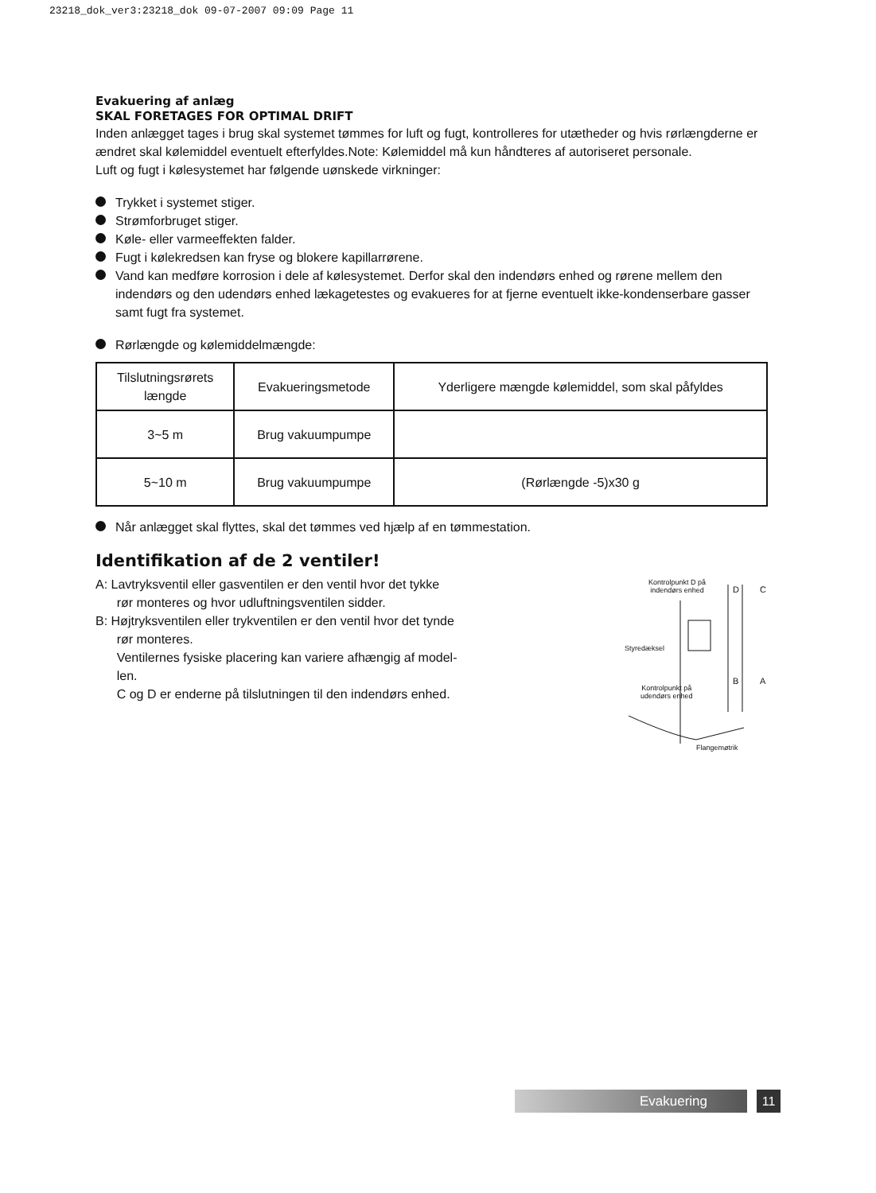23218_dok_ver3:23218_dok 09-07-2007 09:09 Page 11
Evakuering af anlæg
SKAL FORETAGES FOR OPTIMAL DRIFT
Inden anlægget tages i brug skal systemet tømmes for luft og fugt, kontrolleres for utætheder og hvis rørlængderne er ændret skal kølemiddel eventuelt efterfyldes.Note: Kølemiddel må kun håndteres af autoriseret personale.
Luft og fugt i kølesystemet har følgende uønskede virkninger:
Trykket i systemet stiger.
Strømforbruget stiger.
Køle- eller varmeeffekten falder.
Fugt i kølekredsen kan fryse og blokere kapillarrørene.
Vand kan medføre korrosion i dele af kølesystemet. Derfor skal den indendørs enhed og rørene mellem den indendørs og den udendørs enhed lækagetestes og evakueres for at fjerne eventuelt ikke-kondenserbare gasser samt fugt fra systemet.
Rørlængde og kølemiddelmængde:
| Tilslutningsrørets længde | Evakueringsmetode | Yderligere mængde kølemiddel, som skal påfyldes |
| 3~5 m | Brug vakuumpumpe | |
| 5~10 m | Brug vakuumpumpe | (Rørlængde -5)x30 g |
Når anlægget skal flyttes, skal det tømmes ved hjælp af en tømmestation.
Identifikation af de 2 ventiler!
A: Lavtryksventil eller gasventilen er den ventil hvor det tykke
rør monteres og hvor udluftningsventilen sidder.
B: Højtryksventilen eller trykventilen er den ventil hvor det tynde
rør monteres.
Ventilernes fysiske placering kan variere afhængig af model-
len.
C og D er enderne på tilslutningen til den indendørs enhed.
Kontrolpunkt D på
indendørs enhed
D C
Styredæksel
B A
Kontrolpunkt på
udendørs enhed
Flangemøtrik
Evakuering 11